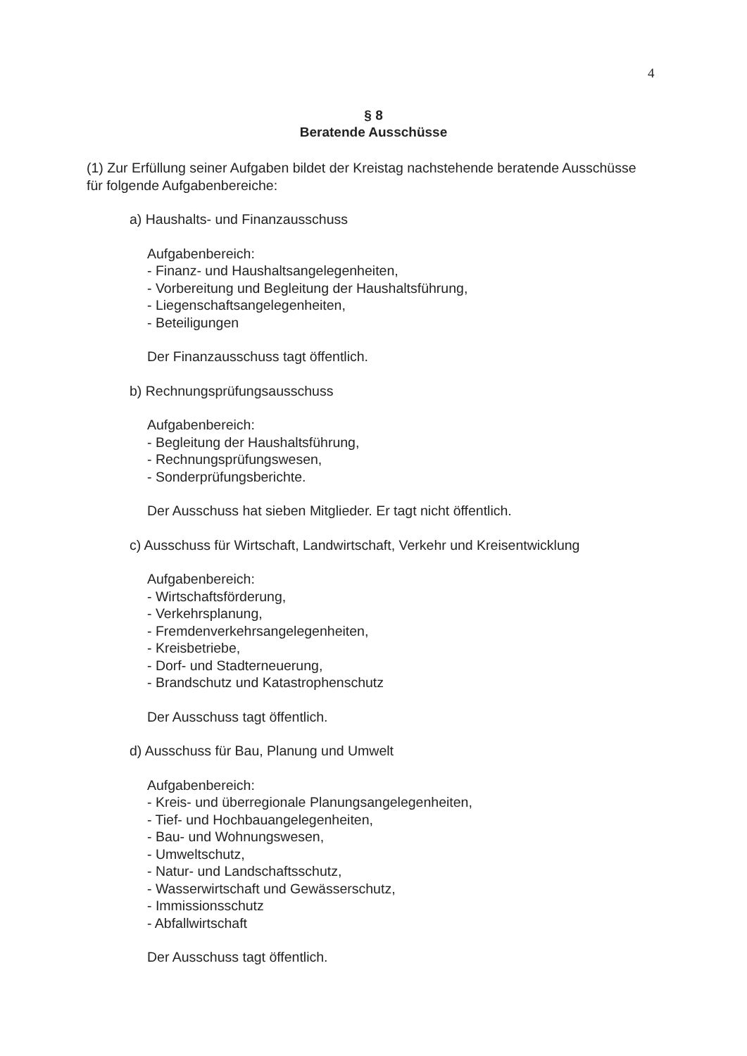4
§ 8
Beratende Ausschüsse
(1) Zur Erfüllung seiner Aufgaben bildet der Kreistag nachstehende beratende Ausschüsse für folgende Aufgabenbereiche:
a) Haushalts- und Finanzausschuss
Aufgabenbereich:
- Finanz- und Haushaltsangelegenheiten,
- Vorbereitung und Begleitung der Haushaltsführung,
- Liegenschaftsangelegenheiten,
- Beteiligungen
Der Finanzausschuss tagt öffentlich.
b) Rechnungsprüfungsausschuss
Aufgabenbereich:
- Begleitung der Haushaltsführung,
- Rechnungsprüfungswesen,
- Sonderprüfungsberichte.
Der Ausschuss hat sieben Mitglieder. Er tagt nicht öffentlich.
c) Ausschuss für Wirtschaft, Landwirtschaft, Verkehr und Kreisentwicklung
Aufgabenbereich:
- Wirtschaftsförderung,
- Verkehrsplanung,
- Fremdenverkehrsangelegenheiten,
- Kreisbetriebe,
- Dorf- und Stadterneuerung,
- Brandschutz und Katastrophenschutz
Der Ausschuss tagt öffentlich.
d) Ausschuss für Bau, Planung und Umwelt
Aufgabenbereich:
- Kreis- und überregionale Planungsangelegenheiten,
- Tief- und Hochbauangelegenheiten,
- Bau- und Wohnungswesen,
- Umweltschutz,
- Natur- und Landschaftsschutz,
- Wasserwirtschaft und Gewässerschutz,
- Immissionsschutz
- Abfallwirtschaft
Der Ausschuss tagt öffentlich.